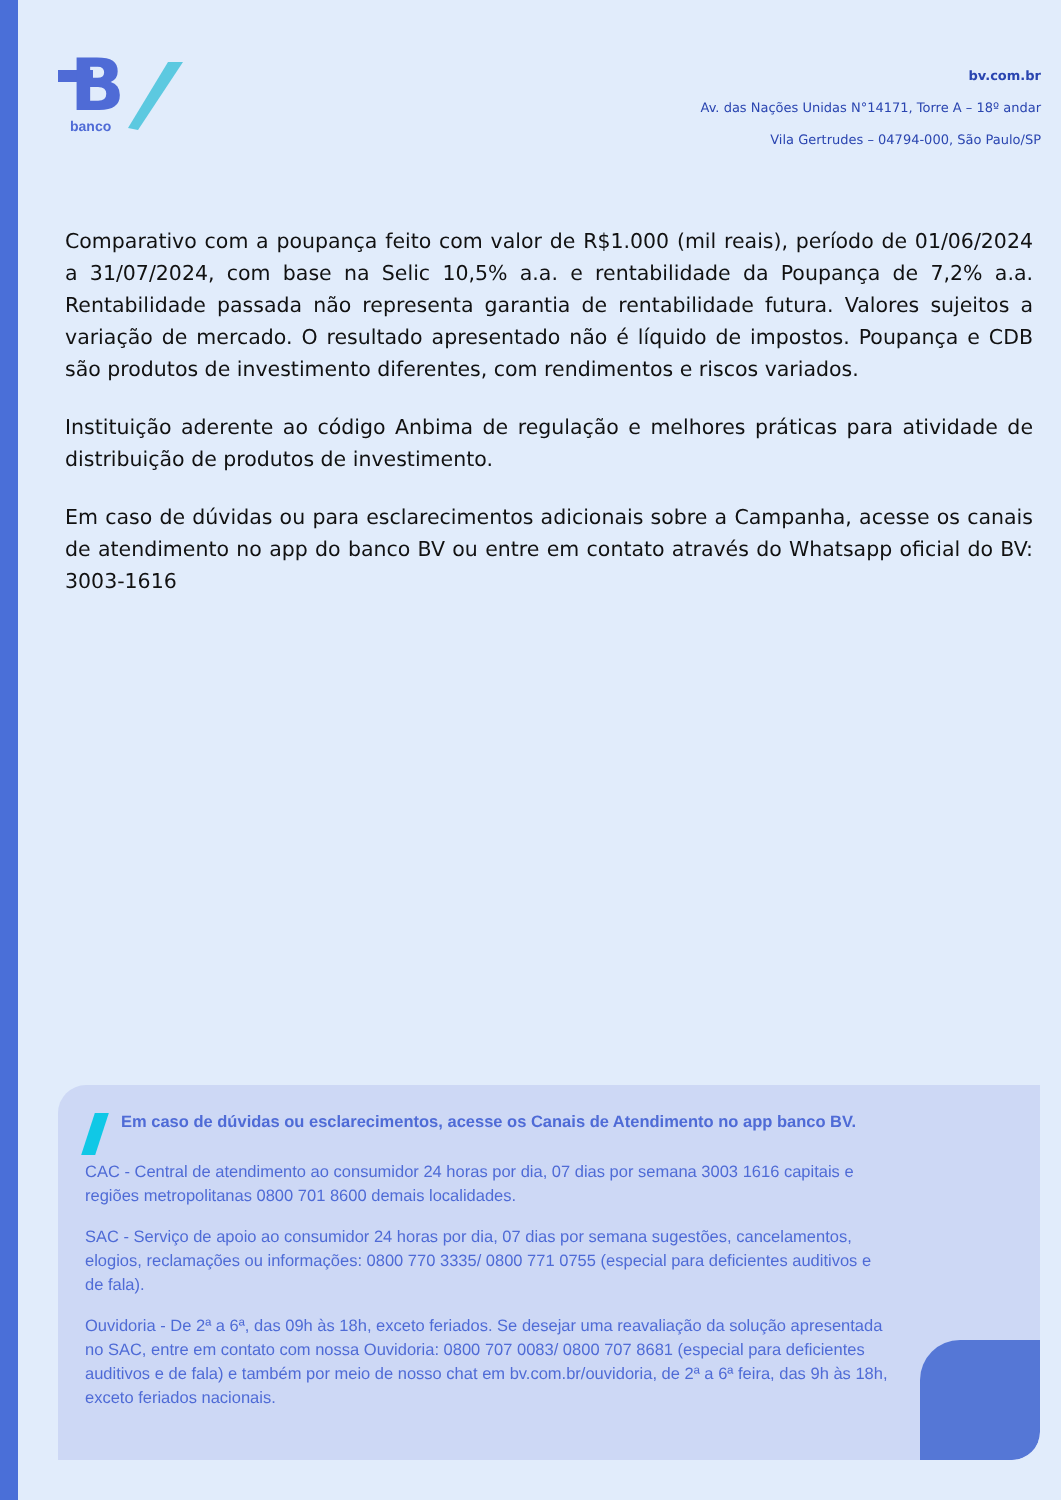B
banco
bv.com.br
Av. das Nações Unidas N°14171, Torre A – 18º andar
Vila Gertrudes – 04794-000, São Paulo/SP
Comparativo com a poupança feito com valor de R$1.000 (mil reais), período de 01/06/2024 a 31/07/2024, com base na Selic 10,5% a.a. e rentabilidade da Poupança de 7,2% a.a. Rentabilidade passada não representa garantia de rentabilidade futura. Valores sujeitos a variação de mercado. O resultado apresentado não é líquido de impostos. Poupança e CDB são produtos de investimento diferentes, com rendimentos e riscos variados.
Instituição aderente ao código Anbima de regulação e melhores práticas para atividade de distribuição de produtos de investimento.
Em caso de dúvidas ou para esclarecimentos adicionais sobre a Campanha, acesse os canais de atendimento no app do banco BV ou entre em contato através do Whatsapp oficial do BV: 3003-1616
Em caso de dúvidas ou esclarecimentos, acesse os Canais de Atendimento no app banco BV.
CAC - Central de atendimento ao consumidor 24 horas por dia, 07 dias por semana 3003 1616 capitais e regiões metropolitanas 0800 701 8600 demais localidades.
SAC - Serviço de apoio ao consumidor 24 horas por dia, 07 dias por semana sugestões, cancelamentos, elogios, reclamações ou informações: 0800 770 3335/ 0800 771 0755 (especial para deficientes auditivos e de fala).
Ouvidoria - De 2ª a 6ª, das 09h às 18h, exceto feriados. Se desejar uma reavaliação da solução apresentada no SAC, entre em contato com nossa Ouvidoria: 0800 707 0083/ 0800 707 8681 (especial para deficientes auditivos e de fala) e também por meio de nosso chat em bv.com.br/ouvidoria, de 2ª a 6ª feira, das 9h às 18h, exceto feriados nacionais.